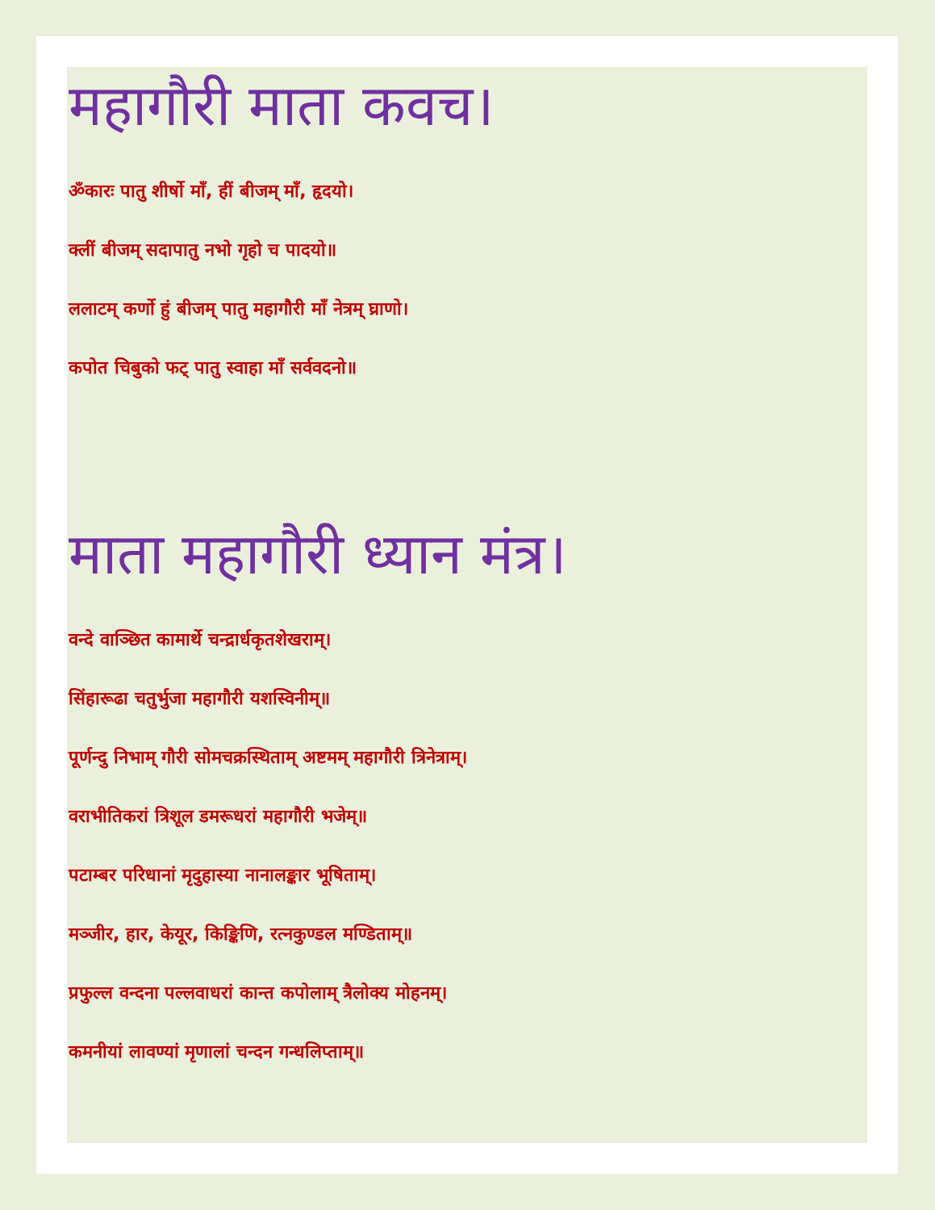महागौरी माता कवच।
ॐकारः पातु शीर्षो माँ, हीं बीजम् माँ, हृदयो।
क्लीं बीजम् सदापातु नभो गृहो च पादयो॥
ललाटम् कर्णो हुं बीजम् पातु महागौरी माँ नेत्रम् घ्राणो।
कपोत चिबुको फट् पातु स्वाहा माँ सर्ववदनो॥
माता महागौरी ध्यान मंत्र।
वन्दे वाञ्छित कामार्थे चन्द्रार्धकृतशेखराम्।
सिंहारूढा चतुर्भुजा महागौरी यशस्विनीम्॥
पूर्णन्दु निभाम् गौरी सोमचक्रस्थिताम् अष्टमम् महागौरी त्रिनेत्राम्।
वराभीतिकरां त्रिशूल डमरूधरां महागौरी भजेम्॥
पटाम्बर परिधानां मृदुहास्या नानालङ्कार भूषिताम्।
मञ्जीर, हार, केयूर, किङ्किणि, रत्नकुण्डल मण्डिताम्॥
प्रफुल्ल वन्दना पल्लवाधरां कान्त कपोलाम् त्रैलोक्य मोहनम्।
कमनीयां लावण्यां मृणालां चन्दन गन्धलिप्ताम्॥